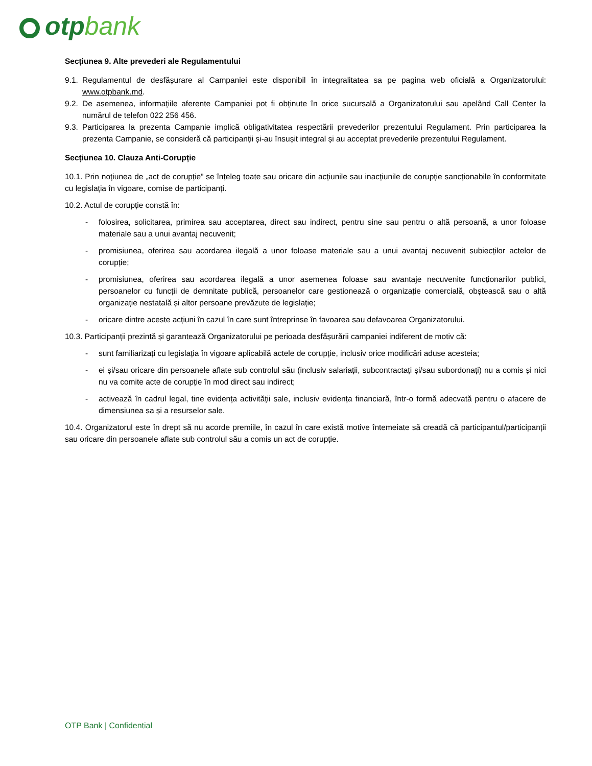otpbank
Secțiunea 9. Alte prevederi ale Regulamentului
9.1. Regulamentul de desfășurare al Campaniei este disponibil în integralitatea sa pe pagina web oficială a Organizatorului: www.otpbank.md.
9.2. De asemenea, informațiile aferente Campaniei pot fi obținute în orice sucursală a Organizatorului sau apelând Call Center la numărul de telefon 022 256 456.
9.3. Participarea la prezenta Campanie implică obligativitatea respectării prevederilor prezentului Regulament. Prin participarea la prezenta Campanie, se consideră că participanții și-au însușit integral și au acceptat prevederile prezentului Regulament.
Secțiunea 10. Clauza Anti-Corupție
10.1. Prin noțiunea de „act de corupție” se înțeleg toate sau oricare din acțiunile sau inacțiunile de corupție sancționabile în conformitate cu legislația în vigoare, comise de participanți.
10.2. Actul de corupție constă în:
- folosirea, solicitarea, primirea sau acceptarea, direct sau indirect, pentru sine sau pentru o altă persoană, a unor foloase materiale sau a unui avantaj necuvenit;
- promisiunea, oferirea sau acordarea ilegală a unor foloase materiale sau a unui avantaj necuvenit subiecților actelor de corupție;
- promisiunea, oferirea sau acordarea ilegală a unor asemenea foloase sau avantaje necuvenite funcționarilor publici, persoanelor cu funcții de demnitate publică, persoanelor care gestionează o organizație comercială, obștească sau o altă organizație nestatală și altor persoane prevăzute de legislație;
- oricare dintre aceste acțiuni în cazul în care sunt întreprinse în favoarea sau defavoarea Organizatorului.
10.3. Participanții prezintă și garantează Organizatorului pe perioada desfășurării campaniei indiferent de motiv că:
- sunt familiarizați cu legislația în vigoare aplicabilă actele de corupție, inclusiv orice modificări aduse acesteia;
- ei și/sau oricare din persoanele aflate sub controlul său (inclusiv salariații, subcontractați și/sau subordonați) nu a comis și nici nu va comite acte de corupție în mod direct sau indirect;
- activează în cadrul legal, tine evidența activității sale, inclusiv evidența financiară, într-o formă adecvată pentru o afacere de dimensiunea sa și a resurselor sale.
10.4. Organizatorul este în drept să nu acorde premiile, în cazul în care există motive întemeiate să creadă că participantul/participanții sau oricare din persoanele aflate sub controlul său a comis un act de corupție.
OTP Bank | Confidential